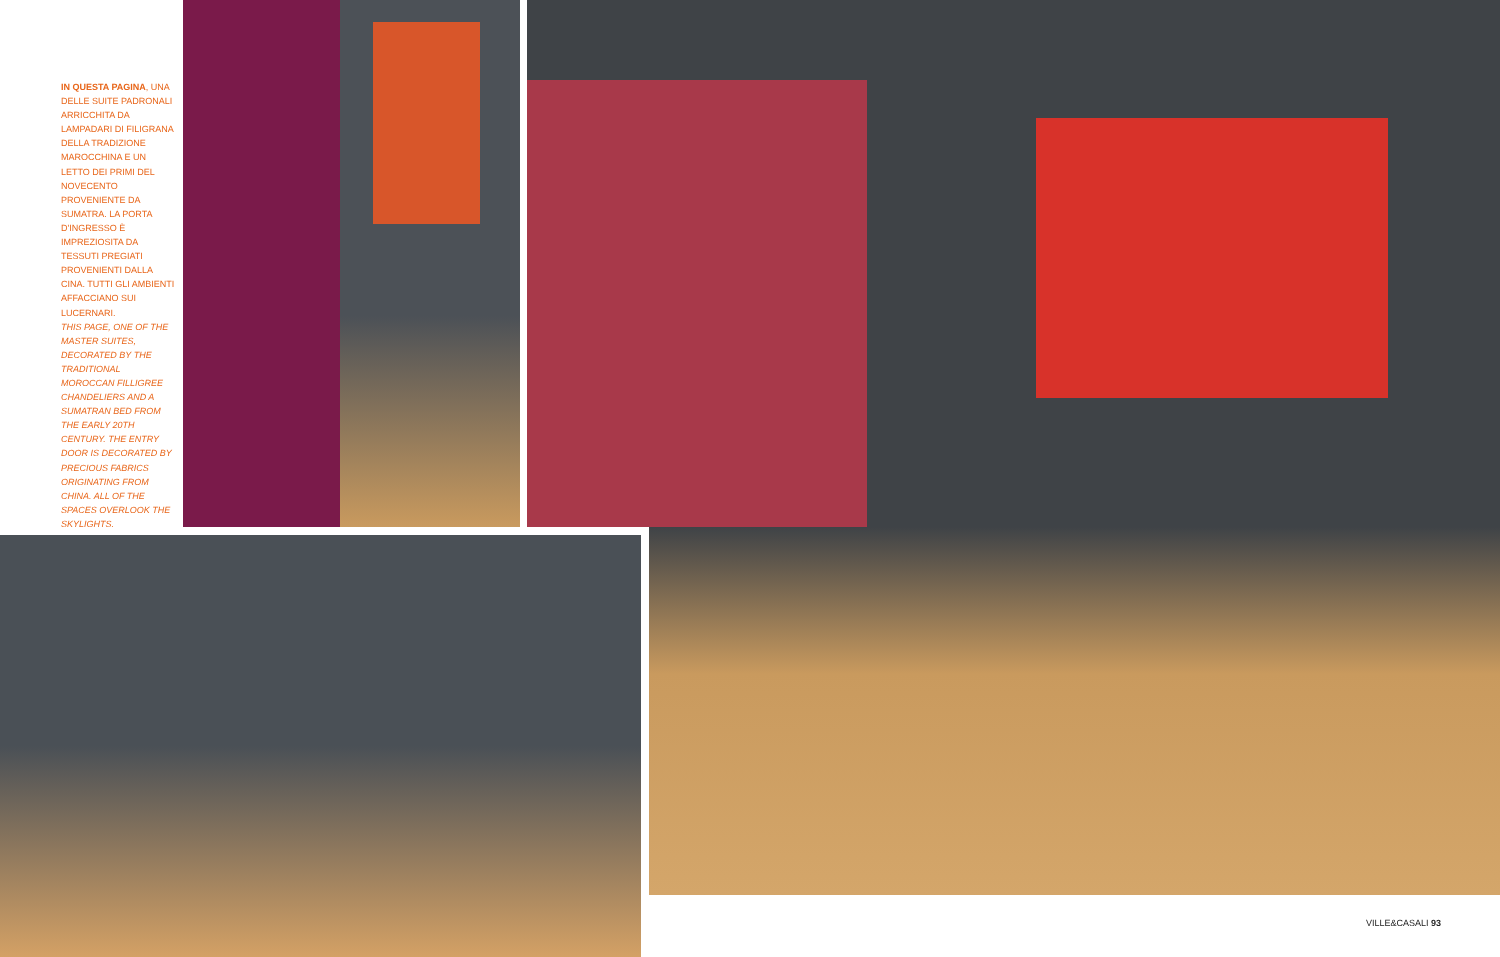IN QUESTA PAGINA, UNA DELLE SUITE PADRONALI ARRICCHITA DA LAMPADARI DI FILIGRANA DELLA TRADIZIONE MAROCCHINA E UN LETTO DEI PRIMI DEL NOVECENTO PROVENIENTE DA SUMATRA. LA PORTA D'INGRESSO È IMPREZIOSITA DA TESSUTI PREGIATI PROVENIENTI DALLA CINA. TUTTI GLI AMBIENTI AFFACCIANO SUI LUCERNARI.
THIS PAGE, ONE OF THE MASTER SUITES, DECORATED BY THE TRADITIONAL MOROCCAN FILLIGREE CHANDELIERS AND A SUMATRAN BED FROM THE EARLY 20TH CENTURY. THE ENTRY DOOR IS DECORATED BY PRECIOUS FABRICS ORIGINATING FROM CHINA. ALL OF THE SPACES OVERLOOK THE SKYLIGHTS.
VILLE&CASALI 93